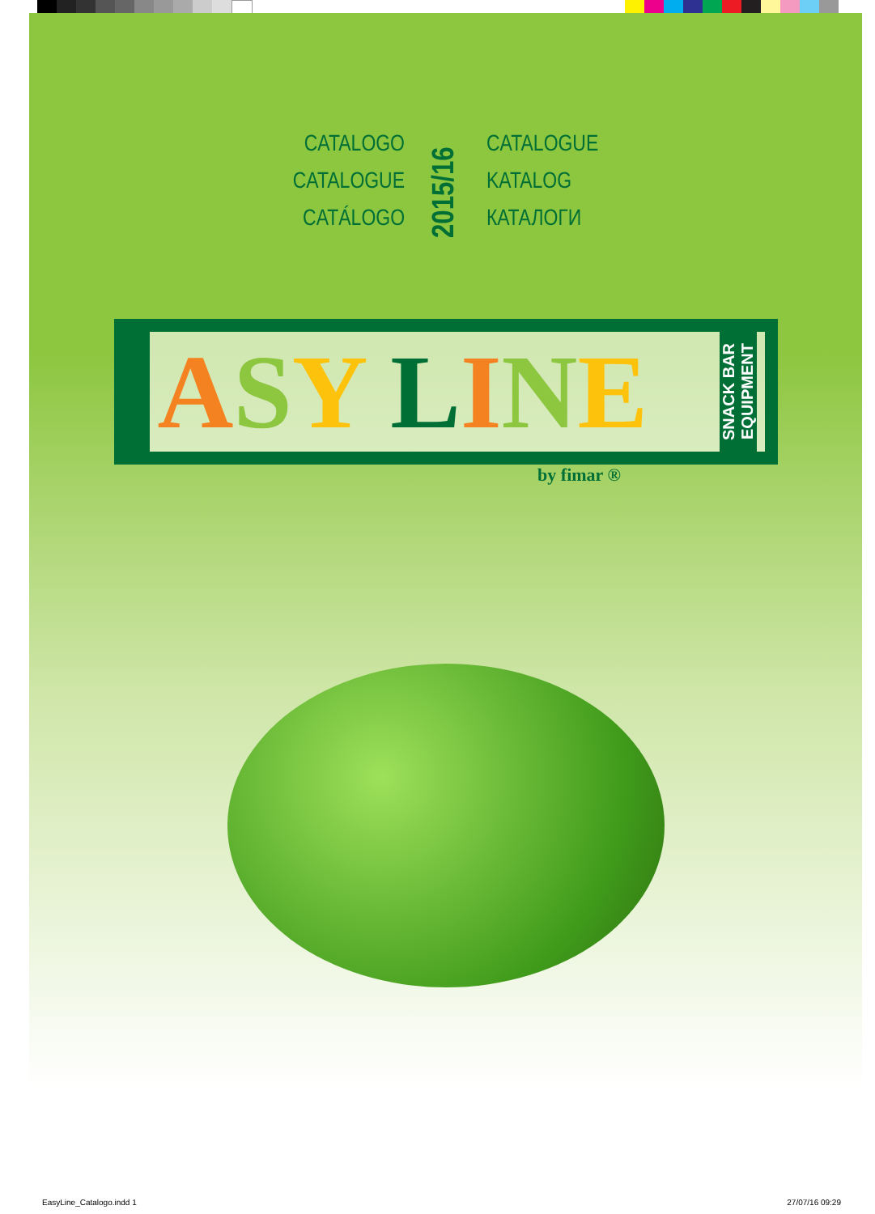CATALOGO
CATALOGUE
CATÁLOGO
2015/16
CATALOGUE
KATALOG
КАТАЛОГИ
ASY LINE SNACK BAR
EQUIPMENT
by fimar ®
EasyLine_Catalogo.indd 1 27/07/16 09:29